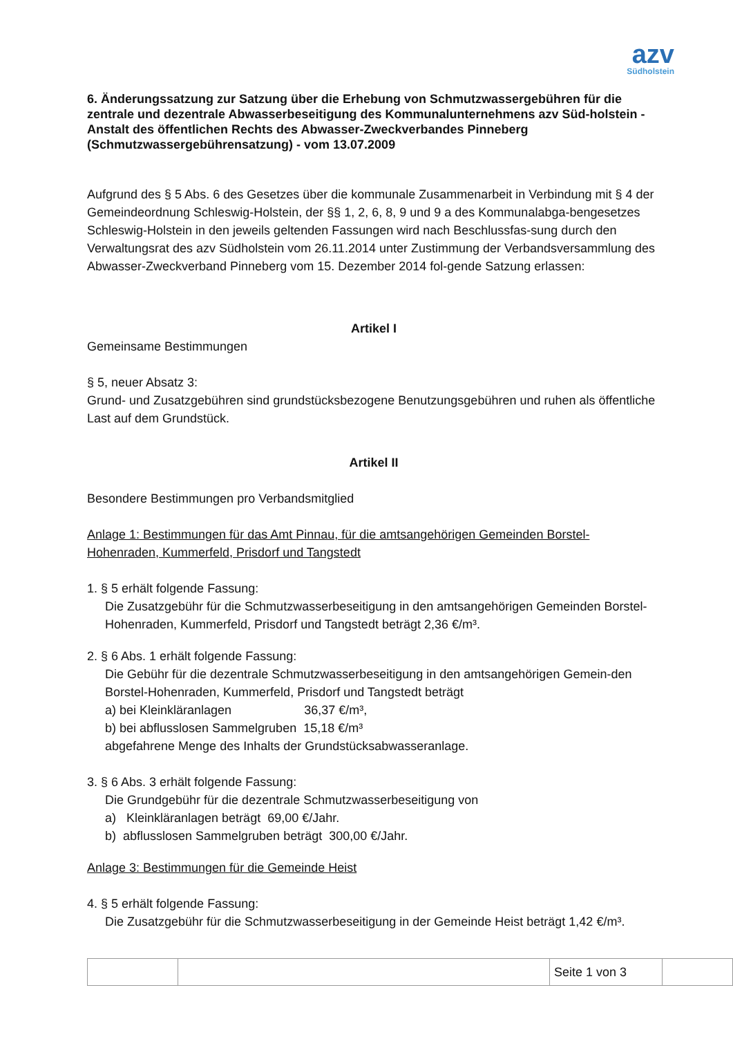azv
Südholstein
6. Änderungssatzung zur Satzung über die Erhebung von Schmutzwassergebühren für die zentrale und dezentrale Abwasserbeseitigung des Kommunalunternehmens azv Süd-holstein - Anstalt des öffentlichen Rechts des Abwasser-Zweckverbandes Pinneberg (Schmutzwassergebührensatzung) - vom 13.07.2009
Aufgrund des § 5 Abs. 6 des Gesetzes über die kommunale Zusammenarbeit in Verbindung mit § 4 der Gemeindeordnung Schleswig-Holstein, der §§ 1, 2, 6, 8, 9 und 9 a des Kommunalabga-bengesetzes Schleswig-Holstein in den jeweils geltenden Fassungen wird nach Beschlussfas-sung durch den Verwaltungsrat des azv Südholstein vom 26.11.2014 unter Zustimmung der Verbandsversammlung des Abwasser-Zweckverband Pinneberg vom 15. Dezember 2014 fol-gende Satzung erlassen:
Artikel I
Gemeinsame Bestimmungen
§ 5, neuer Absatz 3:
Grund- und Zusatzgebühren sind grundstücksbezogene Benutzungsgebühren und ruhen als öffentliche Last auf dem Grundstück.
Artikel II
Besondere Bestimmungen pro Verbandsmitglied
Anlage 1: Bestimmungen für das Amt Pinnau, für die amtsangehörigen Gemeinden Borstel-Hohenraden, Kummerfeld, Prisdorf und Tangstedt
1. § 5 erhält folgende Fassung:
Die Zusatzgebühr für die Schmutzwasserbeseitigung in den amtsangehörigen Gemeinden Borstel-Hohenraden, Kummerfeld, Prisdorf und Tangstedt beträgt 2,36 €/m³.
2. § 6 Abs. 1 erhält folgende Fassung:
Die Gebühr für die dezentrale Schmutzwasserbeseitigung in den amtsangehörigen Gemein-den Borstel-Hohenraden, Kummerfeld, Prisdorf und Tangstedt beträgt
a) bei Kleinkläranlagen 36,37 €/m³,
b) bei abflusslosen Sammelgruben 15,18 €/m³
abgefahrene Menge des Inhalts der Grundstücksabwasseranlage.
3. § 6 Abs. 3 erhält folgende Fassung:
Die Grundgebühr für die dezentrale Schmutzwasserbeseitigung von
a) Kleinkläranlagen beträgt 69,00 €/Jahr.
b) abflusslosen Sammelgruben beträgt 300,00 €/Jahr.
Anlage 3: Bestimmungen für die Gemeinde Heist
4. § 5 erhält folgende Fassung:
Die Zusatzgebühr für die Schmutzwasserbeseitigung in der Gemeinde Heist beträgt 1,42 €/m³.
| | | Seite 1 von 3 | |